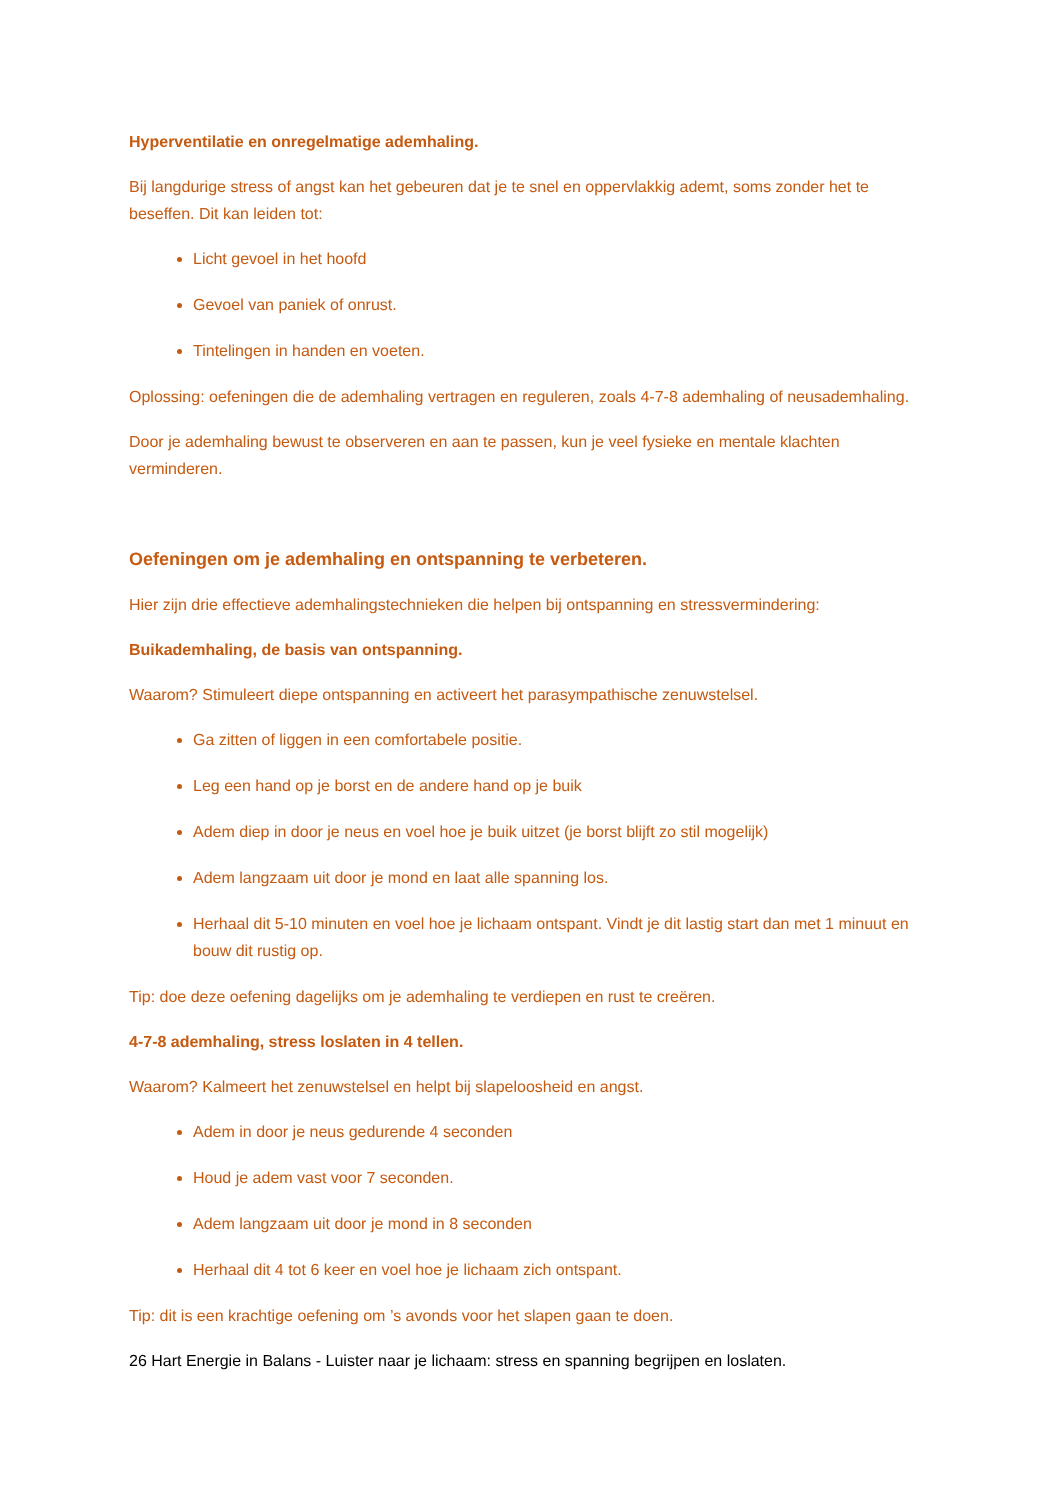Hyperventilatie en onregelmatige ademhaling.
Bij langdurige stress of angst kan het gebeuren dat je te snel en oppervlakkig ademt, soms zonder het te beseffen. Dit kan leiden tot:
Licht gevoel in het hoofd
Gevoel van paniek of onrust.
Tintelingen in handen en voeten.
Oplossing: oefeningen die de ademhaling vertragen en reguleren, zoals 4-7-8 ademhaling of neusademhaling.
Door je ademhaling bewust te observeren en aan te passen, kun je veel fysieke en mentale klachten verminderen.
Oefeningen om je ademhaling en ontspanning te verbeteren.
Hier zijn drie effectieve ademhalingstechnieken die helpen bij ontspanning en stressvermindering:
Buikademhaling, de basis van ontspanning.
Waarom? Stimuleert diepe ontspanning en activeert het parasympathische zenuwstelsel.
Ga zitten of liggen in een comfortabele positie.
Leg een hand op je borst en de andere hand op je buik
Adem diep in door je neus en voel hoe je buik uitzet (je borst blijft zo stil mogelijk)
Adem langzaam uit door je mond en laat alle spanning los.
Herhaal dit 5-10 minuten en voel hoe je lichaam ontspant. Vindt je dit lastig start dan met 1 minuut en bouw dit rustig op.
Tip: doe deze oefening dagelijks om je ademhaling te verdiepen en rust te creëren.
4-7-8 ademhaling, stress loslaten in 4 tellen.
Waarom? Kalmeert het zenuwstelsel en helpt bij slapeloosheid en angst.
Adem in door je neus gedurende 4 seconden
Houd je adem vast voor 7 seconden.
Adem langzaam uit door je mond in 8 seconden
Herhaal dit 4 tot 6 keer en voel hoe je lichaam zich ontspant.
Tip: dit is een krachtige oefening om ’s avonds voor het slapen gaan te doen.
26 Hart Energie in Balans - Luister naar je lichaam: stress en spanning begrijpen en loslaten.